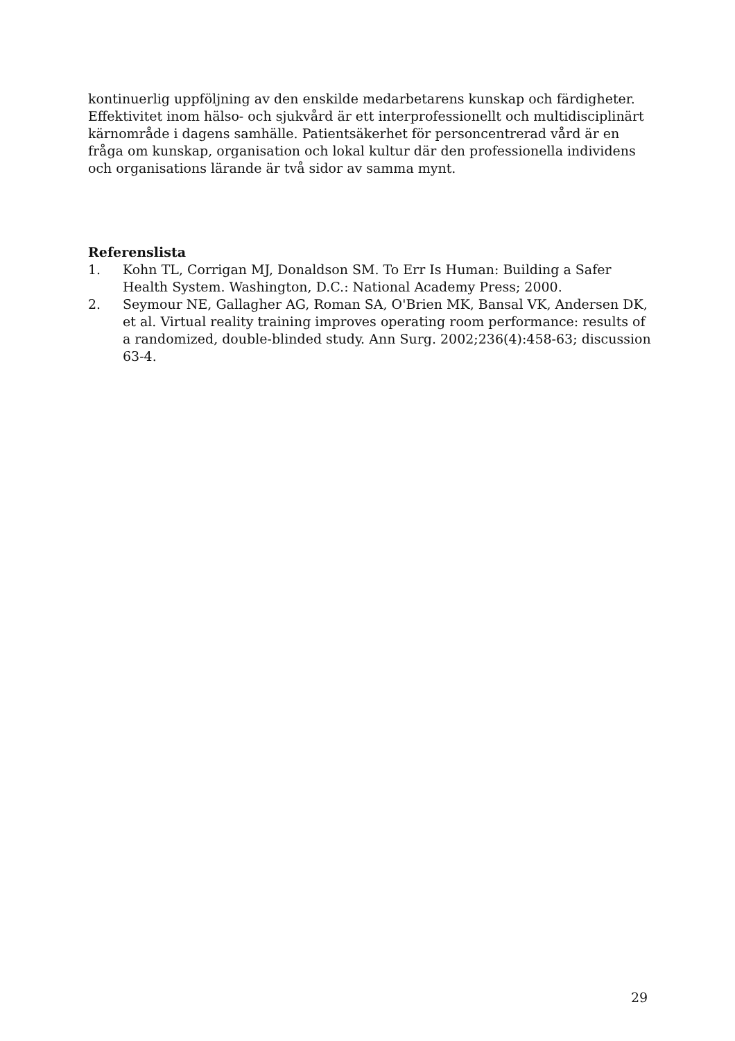kontinuerlig uppföljning av den enskilde medarbetarens kunskap och färdigheter. Effektivitet inom hälso- och sjukvård är ett interprofessionellt och multidisciplinärt kärnområde i dagens samhälle. Patientsäkerhet för personcentrerad vård är en fråga om kunskap, organisation och lokal kultur där den professionella individens och organisations lärande är två sidor av samma mynt.
Referenslista
1. Kohn TL, Corrigan MJ, Donaldson SM. To Err Is Human: Building a Safer Health System. Washington, D.C.: National Academy Press; 2000.
2. Seymour NE, Gallagher AG, Roman SA, O'Brien MK, Bansal VK, Andersen DK, et al. Virtual reality training improves operating room performance: results of a randomized, double-blinded study. Ann Surg. 2002;236(4):458-63; discussion 63-4.
29